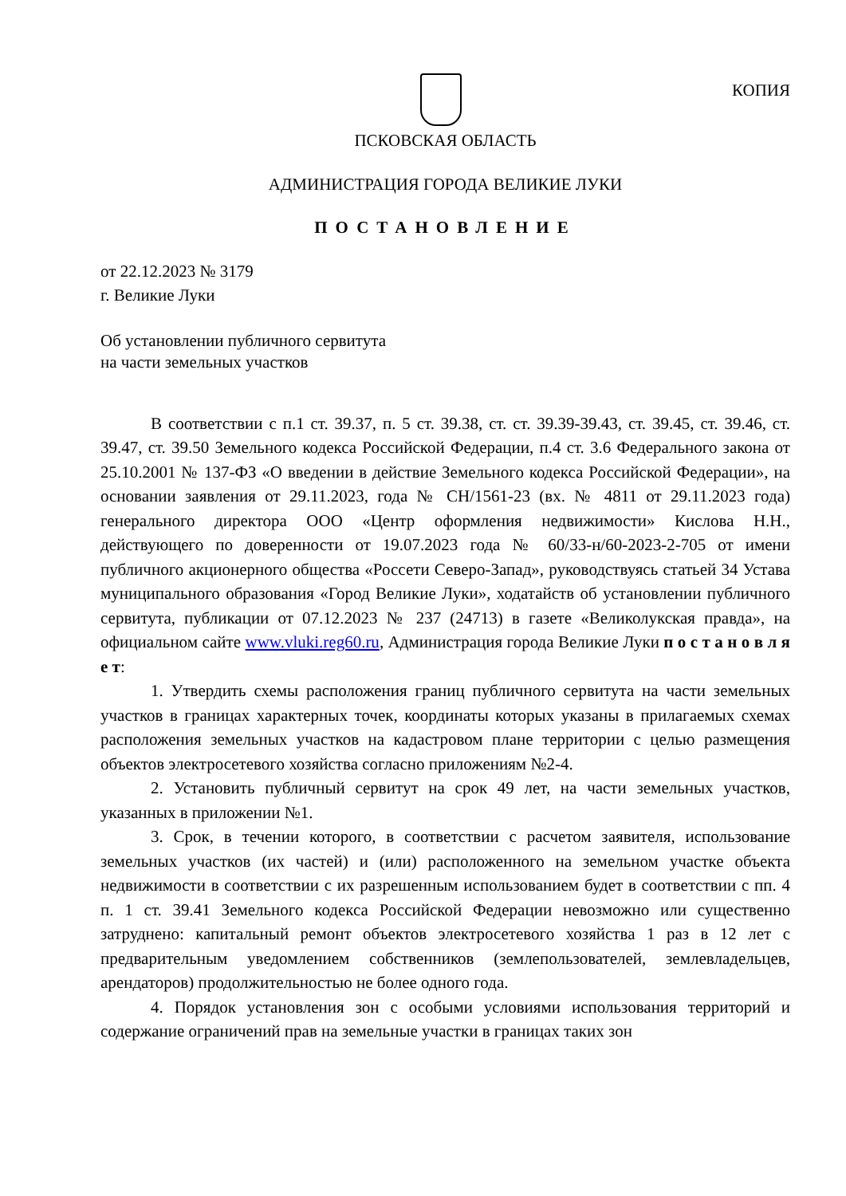КОПИЯ
ПСКОВСКАЯ ОБЛАСТЬ
АДМИНИСТРАЦИЯ ГОРОДА ВЕЛИКИЕ ЛУКИ
ПОСТАНОВЛЕНИЕ
от 22.12.2023 № 3179
г. Великие Луки
Об установлении публичного сервитута
на части земельных участков
В соответствии с п.1 ст. 39.37, п. 5 ст. 39.38, ст. ст. 39.39-39.43, ст. 39.45, ст. 39.46, ст. 39.47, ст. 39.50 Земельного кодекса Российской Федерации, п.4 ст. 3.6 Федерального закона от 25.10.2001 № 137-ФЗ «О введении в действие Земельного кодекса Российской Федерации», на основании заявления от 29.11.2023, года № СН/1561-23 (вх. № 4811 от 29.11.2023 года) генерального директора ООО «Центр оформления недвижимости» Кислова Н.Н., действующего по доверенности от 19.07.2023 года № 60/33-н/60-2023-2-705 от имени публичного акционерного общества «Россети Северо-Запад», руководствуясь статьей 34 Устава муниципального образования «Город Великие Луки», ходатайств об установлении публичного сервитута, публикации от 07.12.2023 № 237 (24713) в газете «Великолукская правда», на официальном сайте www.vluki.reg60.ru, Администрация города Великие Луки п о с т а н о в л я е т:
1. Утвердить схемы расположения границ публичного сервитута на части земельных участков в границах характерных точек, координаты которых указаны в прилагаемых схемах расположения земельных участков на кадастровом плане территории с целью размещения объектов электросетевого хозяйства согласно приложениям №2-4.
2. Установить публичный сервитут на срок 49 лет, на части земельных участков, указанных в приложении №1.
3. Срок, в течении которого, в соответствии с расчетом заявителя, использование земельных участков (их частей) и (или) расположенного на земельном участке объекта недвижимости в соответствии с их разрешенным использованием будет в соответствии с пп. 4 п. 1 ст. 39.41 Земельного кодекса Российской Федерации невозможно или существенно затруднено: капитальный ремонт объектов электросетевого хозяйства 1 раз в 12 лет с предварительным уведомлением собственников (землепользователей, землевладельцев, арендаторов) продолжительностью не более одного года.
4. Порядок установления зон с особыми условиями использования территорий и содержание ограничений прав на земельные участки в границах таких зон